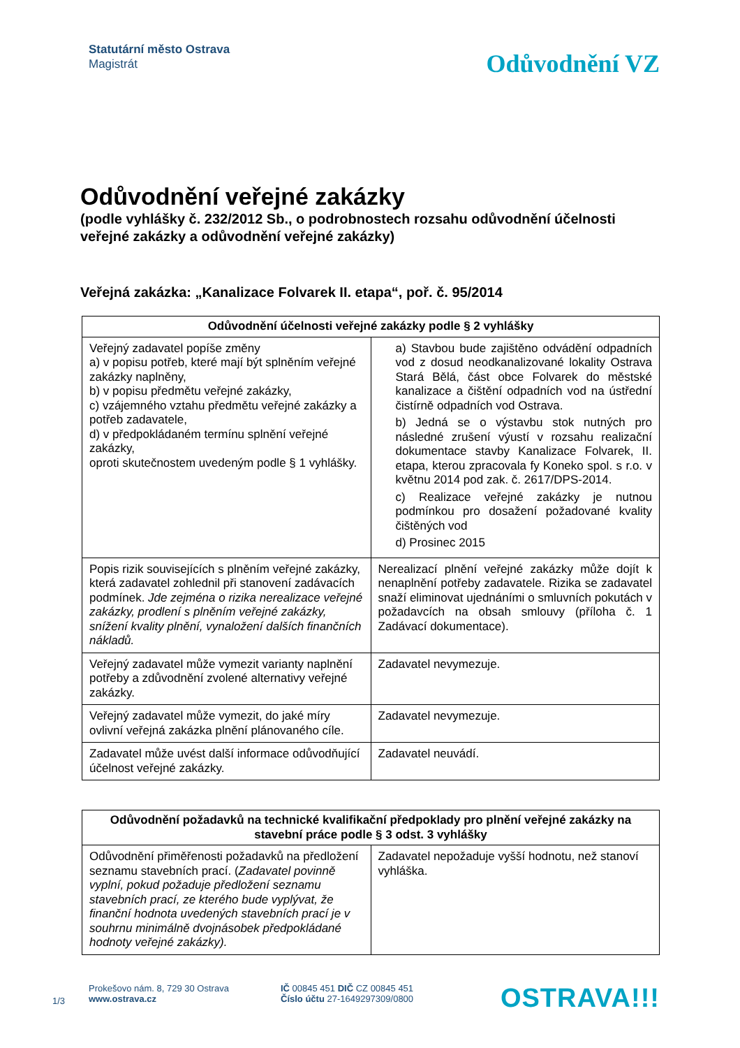Statutární město Ostrava
Magistrát
Odůvodnění VZ
Odůvodnění veřejné zakázky
(podle vyhlášky č. 232/2012 Sb., o podrobnostech rozsahu odůvodnění účelnosti veřejné zakázky a odůvodnění veřejné zakázky)
Veřejná zakázka: „Kanalizace Folvarek II. etapa“, poř. č. 95/2014
| Odůvodnění účelnosti veřejné zakázky podle § 2 vyhlášky | |
| --- | --- |
| Veřejný zadavatel popíše změny a) v popisu potřeb, které mají být splněním veřejné zakázky naplněny, b) v popisu předmětu veřejné zakázky, c) vzájemného vztahu předmětu veřejné zakázky a potřeb zadavatele, d) v předpokládaném termínu splnění veřejné zakázky, oproti skutečnostem uvedeným podle § 1 vyhlášky. | a) Stavbou bude zajištěno odvádění odpadních vod z dosud neodkanalizované lokality Ostrava Stará Bělá, část obce Folvarek do městské kanalizace a čištění odpadních vod na ústřední čistírně odpadních vod Ostrava. b) Jedná se o výstavbu stok nutných pro následné zrušení výustí v rozsahu realizační dokumentace stavby Kanalizace Folvarek, II. etapa, kterou zpracovala fy Koneko spol. s r.o. v květnu 2014 pod zak. č. 2617/DPS-2014. c) Realizace veřejné zakázky je nutnou podmínkou pro dosažení požadované kvality čištěných vod d) Prosinec 2015 |
| Popis rizik souvisejících s plněním veřejné zakázky, která zadavatel zohlednil při stanovení zadávacích podmínek. Jde zejména o rizika nerealizace veřejné zakázky, prodlení s plněním veřejné zakázky, snížení kvality plnění, vynaložení dalších finančních nákladů. | Nerealizací plnění veřejné zakázky může dojít k nenaplnění potřeby zadavatele. Rizika se zadavatel snaží eliminovat ujednáními o smluvních pokutách v požadavcích na obsah smlouvy (příloha č. 1 Zadávací dokumentace). |
| Veřejný zadavatel může vymezit varianty naplnění potřeby a zdůvodnění zvolené alternativy veřejné zakázky. | Zadavatel nevymezuje. |
| Veřejný zadavatel může vymezit, do jaké míry ovlivní veřejná zakázka plnění plánovaného cíle. | Zadavatel nevymezuje. |
| Zadavatel může uvést další informace odůvodňující účelnost veřejné zakázky. | Zadavatel neuvádí. |
| Odůvodnění požadavků na technické kvalifikační předpoklady pro plnění veřejné zakázky na stavební práce podle § 3 odst. 3 vyhlášky | |
| --- | --- |
| Odůvodnění přiměřenosti požadavků na předložení seznamu stavebních prací. ( Zadavatel povinně vyplní, pokud požaduje předložení seznamu stavebních prací, ze kterého bude vyplývat, že finanční hodnota uvedených stavebních prací je v souhrnu minimálně dvojnásobek předpokládané hodnoty veřejné zakázky). | Zadavatel nepožaduje vyšší hodnotu, než stanoví vyhláška. |
1/3
Prokešovo nám. 8, 729 30 Ostrava
www.ostrava.cz
IČ 00845 451 DIČ CZ 00845 451
Číslo účtu 27-1649297309/0800
OSTRAVA!!!